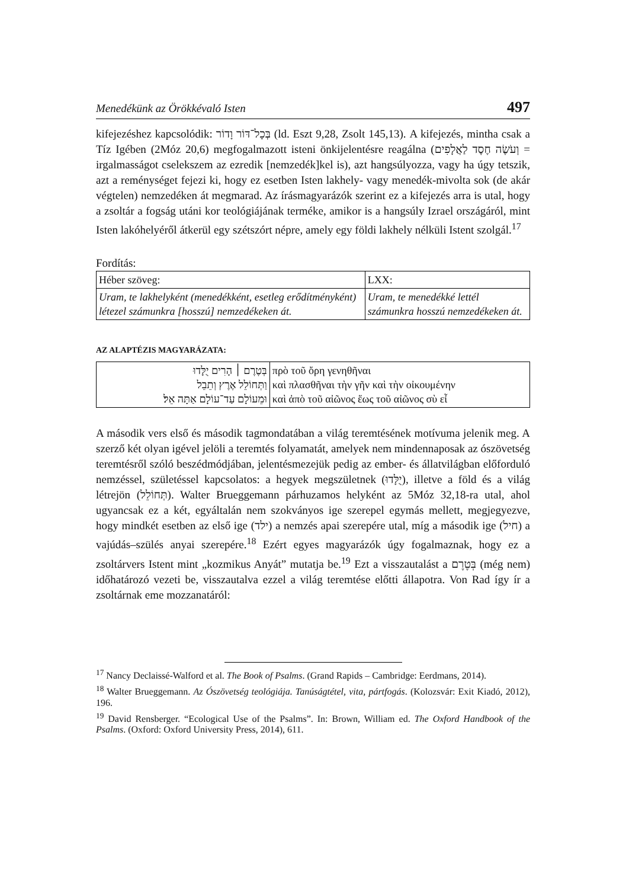Menedékünk az Örökkévaló Isten 497
kifejezéshez kapcsolódik: בְּכָל־דּוֹר וָדוֹר (ld. Eszt 9,28, Zsolt 145,13). A kifejezés, mintha csak a Tíz Igében (2Móz 20,6) megfogalmazott isteni önkijelentésre reagálna (וְעֹשֶׂה חֶסֶד לַאֲלָפִים = irgalmasságot cselekszem az ezredik [nemzedék]kel is), azt hangsúlyozza, vagy ha úgy tetszik, azt a reménységet fejezi ki, hogy ez esetben Isten lakhely- vagy menedék-mivolta sok (de akár végtelen) nemzedéken át megmarad. Az írásmagyarázók szerint ez a kifejezés arra is utal, hogy a zsoltár a fogság utáni kor teológiájának terméke, amikor is a hangsúly Izrael országáról, mint Isten lakóhelyéről átkerül egy szétszórt népre, amely egy földi lakhely nélküli Istent szolgál.<sup>17</sup>
Fordítás:
| Héber szöveg: | LXX: |
| Uram, te lakhelyként (menedékként, esetleg erődítményként) létezel számunkra [hosszú] nemzedékeken át. | Uram, te menedékké lettél számunkra hosszú nemzedékeken át. |
AZ ALAPTÉZIS MAGYARÁZATA:
| בְּטֶרֶם ׀ הָרִים יֻלָּדוּ וַתְּחוֹלֵל אֶרֶץ וְתֵבֵל וּמֵעוֹלָם עַד־עוֹלָם אַתָּה אֵל׃ | πρὸ τοῦ ὄρη γενηθῆναι καὶ πλασθῆναι τὴν γῆν καὶ τὴν οἰκουμένην καὶ ἀπὸ τοῦ αἰῶνος ἕως τοῦ αἰῶνος σὺ εἶ |
A második vers első és második tagmondatában a világ teremtésének motívuma jelenik meg. A szerző két olyan igével jelöli a teremtés folyamatát, amelyek nem mindennaposak az ószövetség teremtésről szóló beszédmódjában, jelentésmezejük pedig az ember- és állatvilágban előforduló nemzéssel, születéssel kapcsolatos: a hegyek megszületnek (יֻלָּדוּ), illetve a föld és a világ létrejön (תְּחוֹלֵל). Walter Brueggemann párhuzamos helyként az 5Móz 32,18-ra utal, ahol ugyancsak ez a két, egyáltalán nem szokványos ige szerepel egymás mellett, megjegyezve, hogy mindkét esetben az első ige (ילד) a nemzés apai szerepére utal, míg a második ige (חיל) a vajúdás–szülés anyai szerepére.<sup>18</sup> Ezért egyes magyarázók úgy fogalmaznak, hogy ez a zsoltárvers Istent mint „kozmikus Anyát” mutatja be.<sup>19</sup> Ezt a visszautalást a בְּטֶרֶם (még nem) időhatározó vezeti be, visszautalva ezzel a világ teremtése előtti állapotra. Von Rad így ír a zsoltárnak eme mozzanatáról:
<sup>17</sup> Nancy Declaissé-Walford et al. The Book of Psalms. (Grand Rapids – Cambridge: Eerdmans, 2014).
<sup>18</sup> Walter Brueggemann. Az Ószövetség teológiája. Tanúságtétel, vita, pártfogás. (Kolozsvár: Exit Kiadó, 2012), 196.
<sup>19</sup> David Rensberger. “Ecological Use of the Psalms”. In: Brown, William ed. The Oxford Handbook of the Psalms. (Oxford: Oxford University Press, 2014), 611.